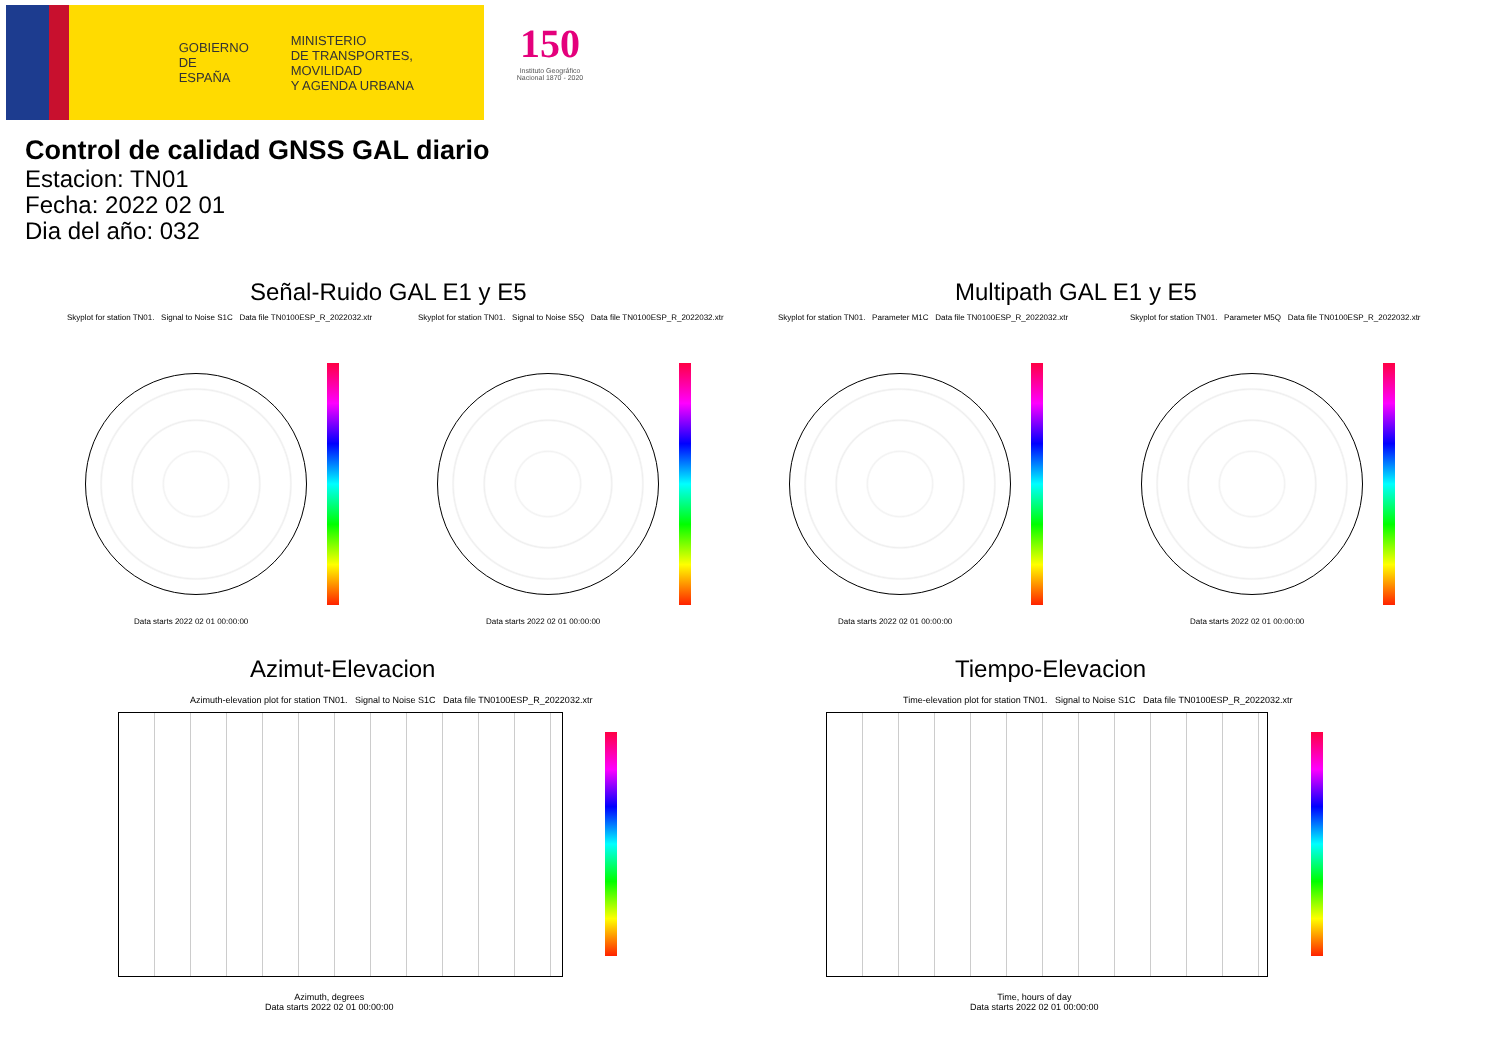GOBIERNO
DE ESPAÑA
MINISTERIO
DE TRANSPORTES, MOVILIDAD
Y AGENDA URBANA
150
Instituto Geográfico Nacional 1870 - 2020
Control de calidad GNSS GAL diario
Estacion: TN01
Fecha: 2022 02 01
Dia del año: 032
Señal-Ruido GAL E1 y E5 Multipath GAL E1 y E5
Skyplot for station TN01. Signal to Noise S1C Data file TN0100ESP_R_2022032.xtr Skyplot for station TN01. Signal to Noise S5Q Data file TN0100ESP_R_2022032.xtr Skyplot for station TN01. Parameter M1C Data file TN0100ESP_R_2022032.xtr Skyplot for station TN01. Parameter M5Q Data file TN0100ESP_R_2022032.xtr
Data starts 2022 02 01 00:00:00
Data starts 2022 02 01 00:00:00
Data starts 2022 02 01 00:00:00
Data starts 2022 02 01 00:00:00
Azimut-Elevacion Tiempo-Elevacion
Azimuth-elevation plot for station TN01. Signal to Noise S1C Data file TN0100ESP_R_2022032.xtr Time-elevation plot for station TN01. Signal to Noise S1C Data file TN0100ESP_R_2022032.xtr
Azimuth, degrees
Data starts 2022 02 01 00:00:00
Time, hours of day
Data starts 2022 02 01 00:00:00